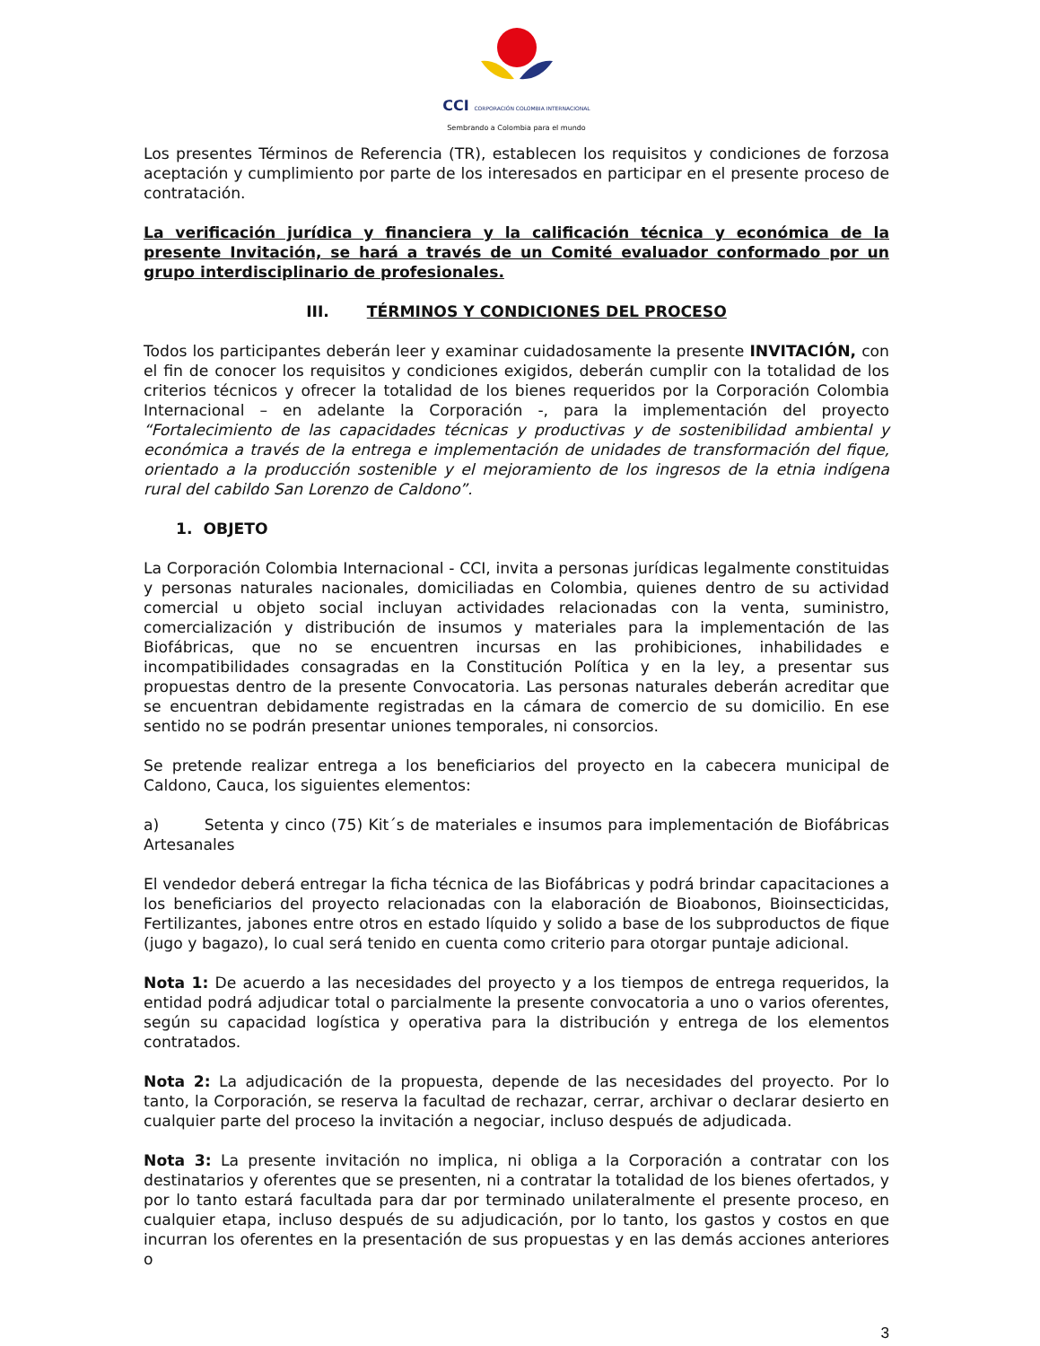CCI CORPORACIÓN COLOMBIA INTERNACIONAL
Sembrando a Colombia para el mundo
Los presentes Términos de Referencia (TR), establecen los requisitos y condiciones de forzosa aceptación y cumplimiento por parte de los interesados en participar en el presente proceso de contratación.
La verificación jurídica y financiera y la calificación técnica y económica de la presente Invitación, se hará a través de un Comité evaluador conformado por un grupo interdisciplinario de profesionales.
III. TÉRMINOS Y CONDICIONES DEL PROCESO
Todos los participantes deberán leer y examinar cuidadosamente la presente INVITACIÓN, con el fin de conocer los requisitos y condiciones exigidos, deberán cumplir con la totalidad de los criterios técnicos y ofrecer la totalidad de los bienes requeridos por la Corporación Colombia Internacional – en adelante la Corporación -, para la implementación del proyecto “Fortalecimiento de las capacidades técnicas y productivas y de sostenibilidad ambiental y económica a través de la entrega e implementación de unidades de transformación del fique, orientado a la producción sostenible y el mejoramiento de los ingresos de la etnia indígena rural del cabildo San Lorenzo de Caldono”.
1. OBJETO
La Corporación Colombia Internacional - CCI, invita a personas jurídicas legalmente constituidas y personas naturales nacionales, domiciliadas en Colombia, quienes dentro de su actividad comercial u objeto social incluyan actividades relacionadas con la venta, suministro, comercialización y distribución de insumos y materiales para la implementación de las Biofábricas, que no se encuentren incursas en las prohibiciones, inhabilidades e incompatibilidades consagradas en la Constitución Política y en la ley, a presentar sus propuestas dentro de la presente Convocatoria. Las personas naturales deberán acreditar que se encuentran debidamente registradas en la cámara de comercio de su domicilio. En ese sentido no se podrán presentar uniones temporales, ni consorcios.
Se pretende realizar entrega a los beneficiarios del proyecto en la cabecera municipal de Caldono, Cauca, los siguientes elementos:
a) Setenta y cinco (75) Kit´s de materiales e insumos para implementación de Biofábricas Artesanales
El vendedor deberá entregar la ficha técnica de las Biofábricas y podrá brindar capacitaciones a los beneficiarios del proyecto relacionadas con la elaboración de Bioabonos, Bioinsecticidas, Fertilizantes, jabones entre otros en estado líquido y solido a base de los subproductos de fique (jugo y bagazo), lo cual será tenido en cuenta como criterio para otorgar puntaje adicional.
Nota 1: De acuerdo a las necesidades del proyecto y a los tiempos de entrega requeridos, la entidad podrá adjudicar total o parcialmente la presente convocatoria a uno o varios oferentes, según su capacidad logística y operativa para la distribución y entrega de los elementos contratados.
Nota 2: La adjudicación de la propuesta, depende de las necesidades del proyecto. Por lo tanto, la Corporación, se reserva la facultad de rechazar, cerrar, archivar o declarar desierto en cualquier parte del proceso la invitación a negociar, incluso después de adjudicada.
Nota 3: La presente invitación no implica, ni obliga a la Corporación a contratar con los destinatarios y oferentes que se presenten, ni a contratar la totalidad de los bienes ofertados, y por lo tanto estará facultada para dar por terminado unilateralmente el presente proceso, en cualquier etapa, incluso después de su adjudicación, por lo tanto, los gastos y costos en que incurran los oferentes en la presentación de sus propuestas y en las demás acciones anteriores o
3